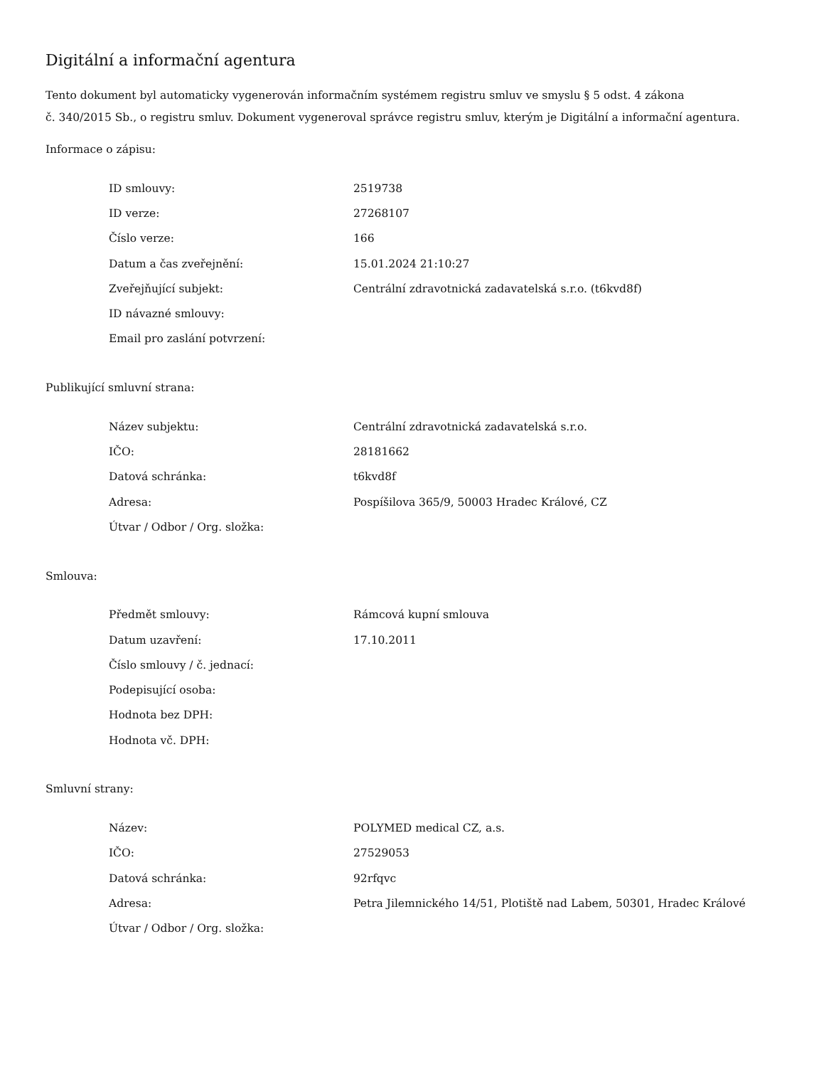Digitální a informační agentura
Tento dokument byl automaticky vygenerován informačním systémem registru smluv ve smyslu § 5 odst. 4 zákona
č. 340/2015 Sb., o registru smluv. Dokument vygeneroval správce registru smluv, kterým je Digitální a informační agentura.
Informace o zápisu:
| ID smlouvy: | 2519738 |
| ID verze: | 27268107 |
| Číslo verze: | 166 |
| Datum a čas zveřejnění: | 15.01.2024 21:10:27 |
| Zveřejňující subjekt: | Centrální zdravotnická zadavatelská s.r.o. (t6kvd8f) |
| ID návazné smlouvy: | |
| Email pro zaslání potvrzení: | |
Publikující smluvní strana:
| Název subjektu: | Centrální zdravotnická zadavatelská s.r.o. |
| IČO: | 28181662 |
| Datová schránka: | t6kvd8f |
| Adresa: | Pospíšilova 365/9, 50003 Hradec Králové, CZ |
| Útvar / Odbor / Org. složka: | |
Smlouva:
| Předmět smlouvy: | Rámcová kupní smlouva |
| Datum uzavření: | 17.10.2011 |
| Číslo smlouvy / č. jednací: | |
| Podepisující osoba: | |
| Hodnota bez DPH: | |
| Hodnota vč. DPH: | |
Smluvní strany:
| Název: | POLYMED medical CZ, a.s. |
| IČO: | 27529053 |
| Datová schránka: | 92rfqvc |
| Adresa: | Petra Jilemnického 14/51, Plotiště nad Labem, 50301, Hradec Králové |
| Útvar / Odbor / Org. složka: | |